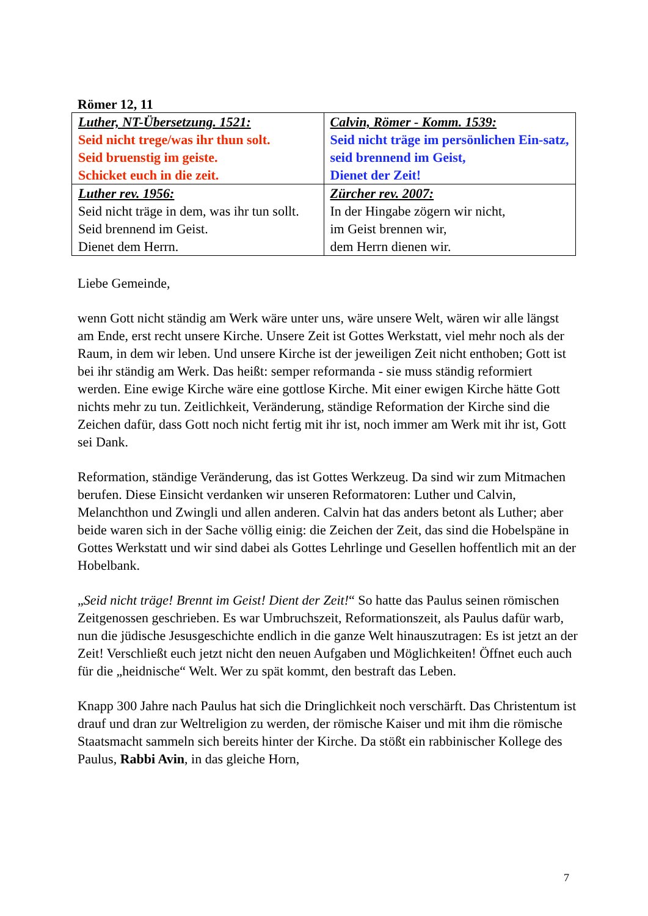Römer 12, 11
| Luther, NT-Übersetzung. 1521: Seid nicht trege/was ihr thun solt. Seid bruenstig im geiste. Schicket euch in die zeit. | Calvin, Römer - Komm. 1539: Seid nicht träge im persönlichen Ein-satz, seid brennend im Geist, Dienet der Zeit! |
| Luther rev. 1956: Seid nicht träge in dem, was ihr tun sollt. Seid brennend im Geist. Dienet dem Herrn. | Zürcher rev. 2007: In der Hingabe zögern wir nicht, im Geist brennen wir, dem Herrn dienen wir. |
Liebe Gemeinde,
wenn Gott nicht ständig am Werk wäre unter uns, wäre unsere Welt, wären wir alle längst am Ende, erst recht unsere Kirche. Unsere Zeit ist Gottes Werkstatt, viel mehr noch als der Raum, in dem wir leben. Und unsere Kirche ist der jeweiligen Zeit nicht enthoben; Gott ist bei ihr ständig am Werk. Das heißt: semper reformanda - sie muss ständig reformiert werden. Eine ewige Kirche wäre eine gottlose Kirche. Mit einer ewigen Kirche hätte Gott nichts mehr zu tun. Zeitlichkeit, Veränderung, ständige Reformation der Kirche sind die Zeichen dafür, dass Gott noch nicht fertig mit ihr ist, noch immer am Werk mit ihr ist, Gott sei Dank.
Reformation, ständige Veränderung, das ist Gottes Werkzeug. Da sind wir zum Mitmachen berufen. Diese Einsicht verdanken wir unseren Reformatoren: Luther und Calvin, Melanchthon und Zwingli und allen anderen. Calvin hat das anders betont als Luther; aber beide waren sich in der Sache völlig einig: die Zeichen der Zeit, das sind die Hobelspäne in Gottes Werkstatt und wir sind dabei als Gottes Lehrlinge und Gesellen hoffentlich mit an der Hobelbank.
„Seid nicht träge! Brennt im Geist! Dient der Zeit!“ So hatte das Paulus seinen römischen Zeitgenossen geschrieben. Es war Umbruchszeit, Reformationszeit, als Paulus dafür warb, nun die jüdische Jesusgeschichte endlich in die ganze Welt hinauszutragen: Es ist jetzt an der Zeit! Verschließt euch jetzt nicht den neuen Aufgaben und Möglichkeiten! Öffnet euch auch für die „heidnische“ Welt. Wer zu spät kommt, den bestraft das Leben.
Knapp 300 Jahre nach Paulus hat sich die Dringlichkeit noch verschärft. Das Christentum ist drauf und dran zur Weltreligion zu werden, der römische Kaiser und mit ihm die römische Staatsmacht sammeln sich bereits hinter der Kirche. Da stößt ein rabbinischer Kollege des Paulus, Rabbi Avin, in das gleiche Horn,
7